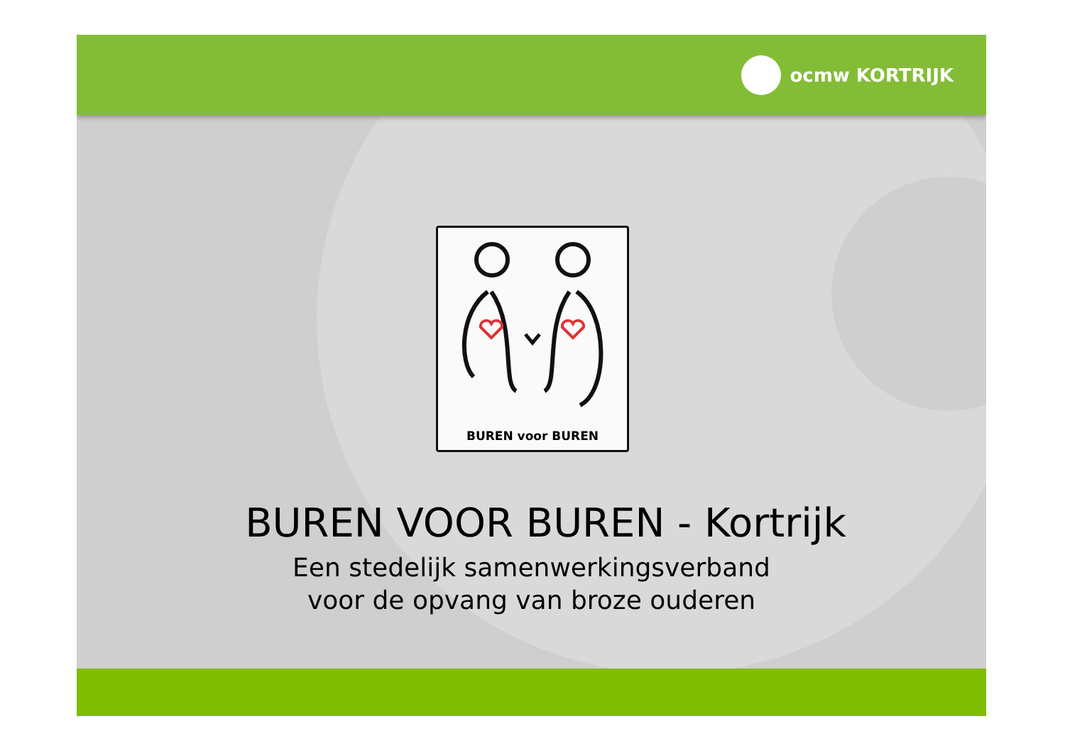ocmw KORTRIJK
BUREN voor BUREN
BUREN VOOR BUREN - Kortrijk
Een stedelijk samenwerkingsverband
voor de opvang van broze ouderen